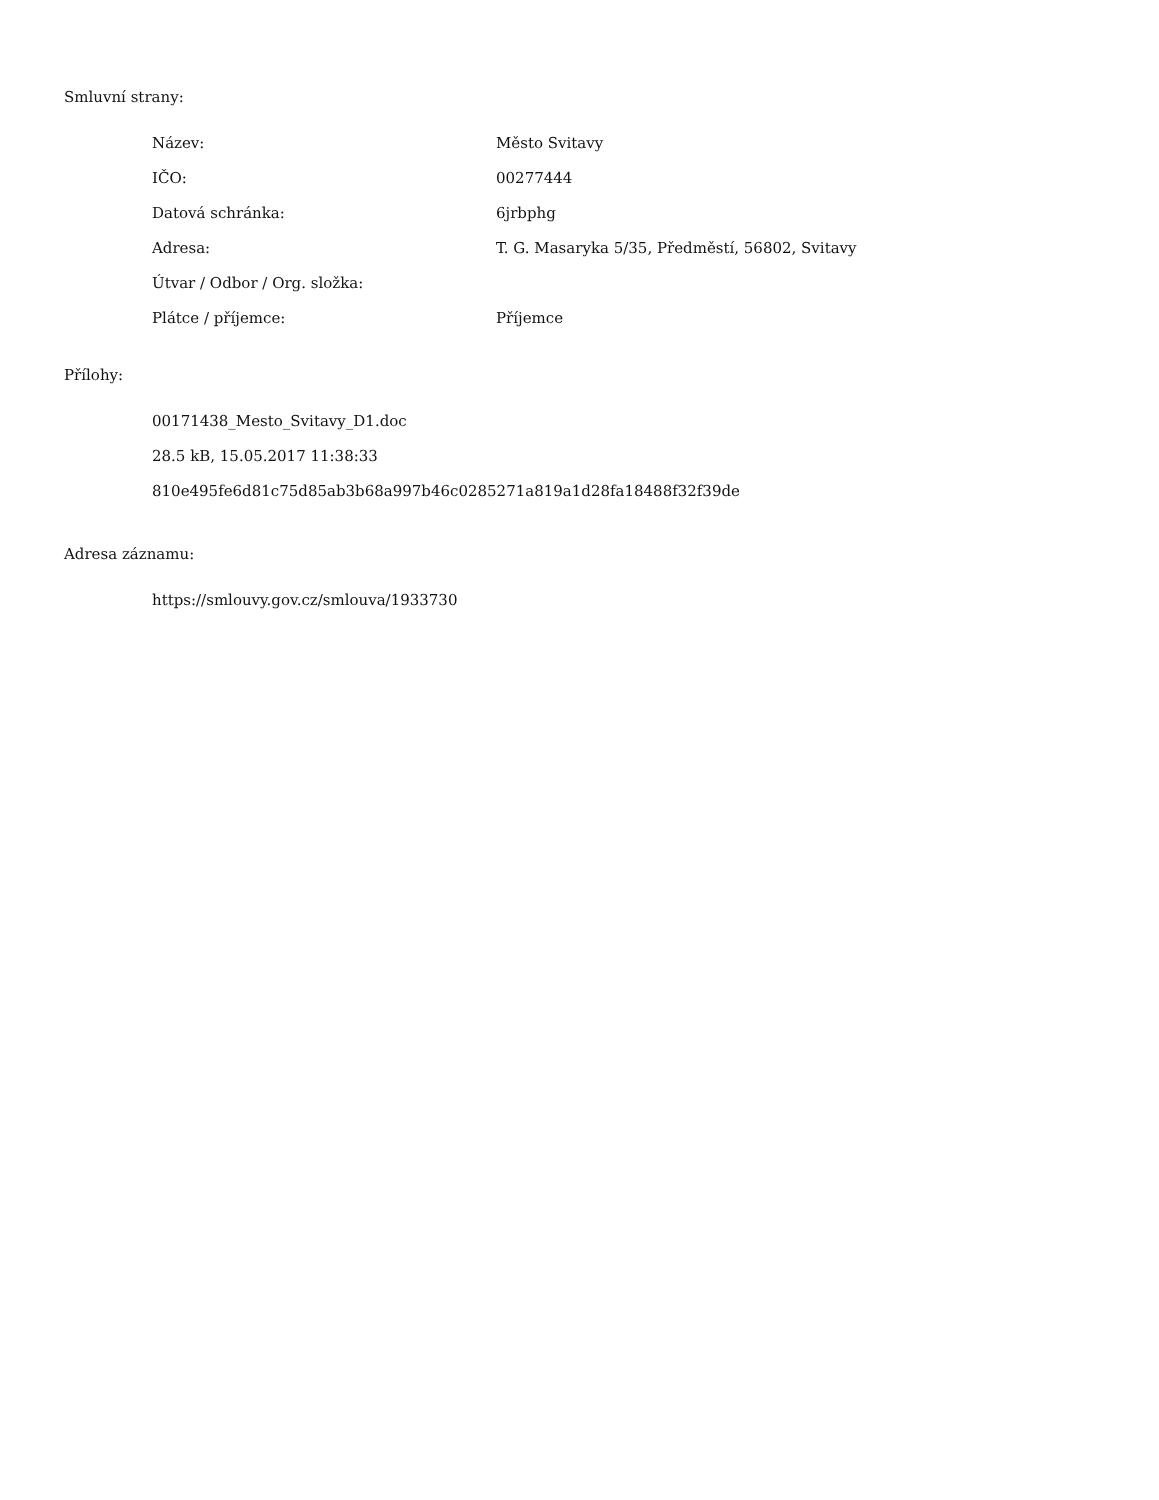Smluvní strany:
| Název: | Město Svitavy |
| IČO: | 00277444 |
| Datová schránka: | 6jrbphg |
| Adresa: | T. G. Masaryka 5/35, Předměstí, 56802, Svitavy |
| Útvar / Odbor / Org. složka: | |
| Plátce / příjemce: | Příjemce |
Přílohy:
00171438_Mesto_Svitavy_D1.doc
28.5 kB, 15.05.2017 11:38:33
810e495fe6d81c75d85ab3b68a997b46c0285271a819a1d28fa18488f32f39de
Adresa záznamu:
https://smlouvy.gov.cz/smlouva/1933730